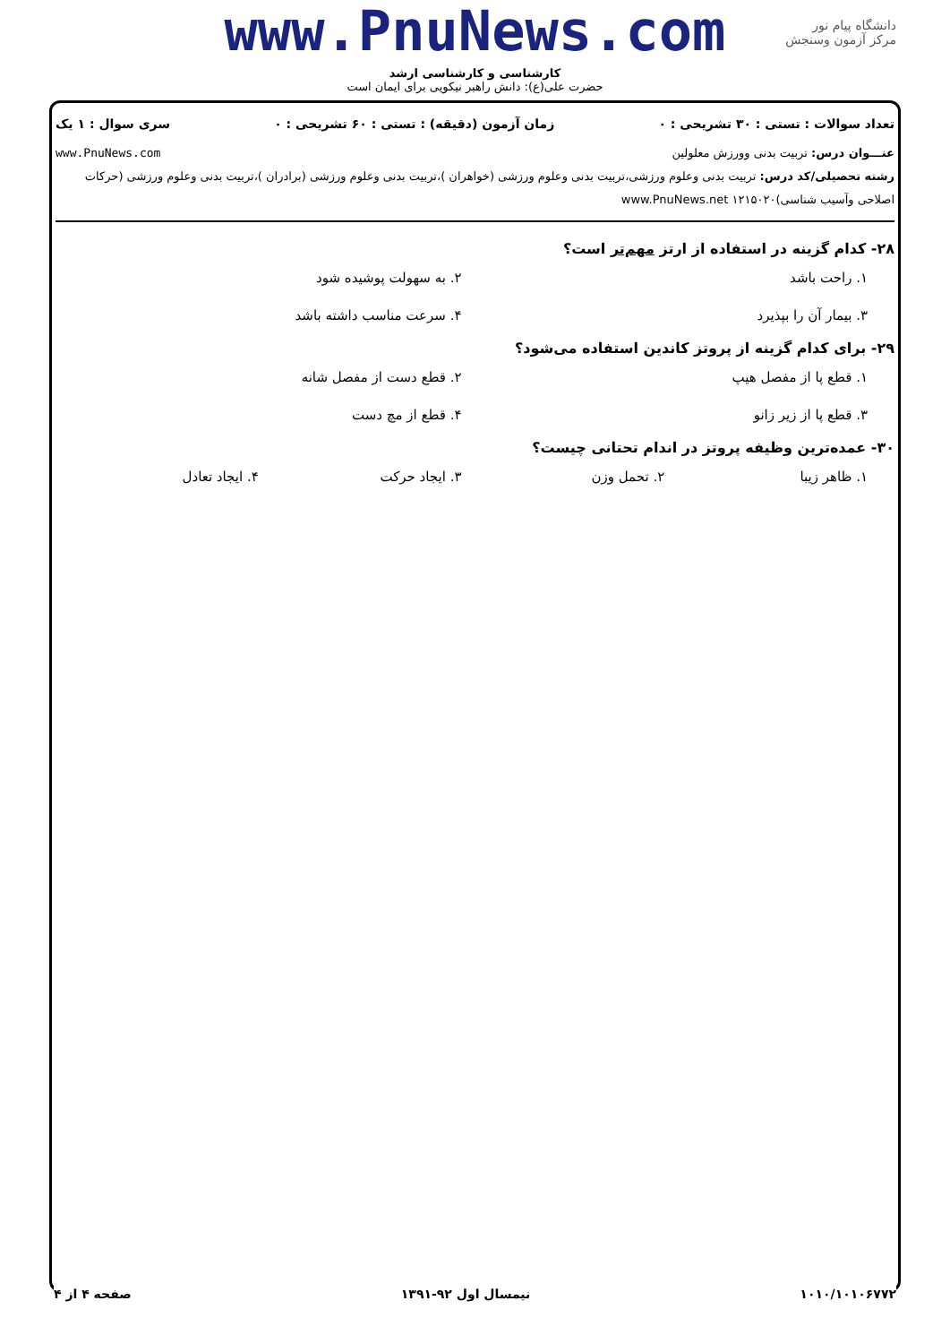دانشگاه پیام نور
مرکز آزمون وسنجش
www.PnuNews.com
کارشناسی و کارشناسی ارشد
حضرت علی(ع): دانش راهبر نیکویی برای ایمان است
تعداد سوالات : تستی : ۳۰ تشریحی : ۰ زمان آزمون (دقیقه) : تستی : ۶۰ تشریحی : ۰ سری سوال : ۱ یک
عنـــوان درس: تربیت بدنی وورزش معلولین www.PnuNews.com
رشته تحصیلی/کد درس: تربیت بدنی وعلوم ورزشی،تربیت بدنی وعلوم ورزشی (خواهران )،تربیت بدنی وعلوم ورزشی (برادران )،تربیت بدنی وعلوم ورزشی (حرکات اصلاحی وآسیب شناسی)۱۲۱۵۰۲۰ www.PnuNews.net
۲۸- کدام گزینه در استفاده از ارتز مهم‌تر است؟
۱. راحت باشد ۲. به سهولت پوشیده شود ۳. بیمار آن را بپذیرد ۴. سرعت مناسب داشته باشد
۲۹- برای کدام گزینه از پروتز کاندین استفاده می‌شود؟
۱. قطع پا از مفصل هیپ ۲. قطع دست از مفصل شانه ۳. قطع پا از زیر زانو ۴. قطع از مچ دست
۳۰- عمده‌ترین وظیفه پروتز در اندام تحتانی چیست؟
۱. ظاهر زیبا ۲. تحمل وزن ۳. ایجاد حرکت ۴. ایجاد تعادل
۱۰۱۰/۱۰۱۰۶۷۷۲ نیمسال اول ۹۲-۱۳۹۱ صفحه ۴ از ۴